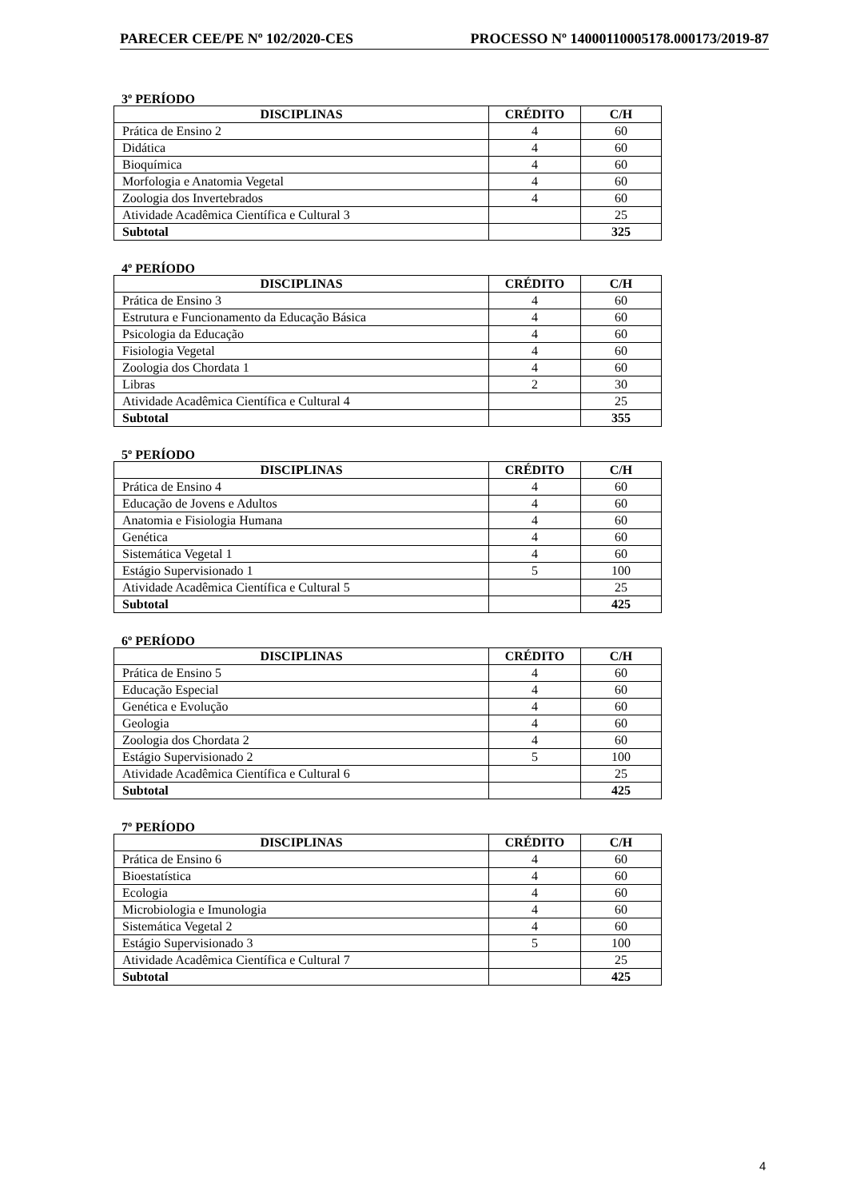PARECER CEE/PE Nº 102/2020-CES PROCESSO Nº 14000110005178.000173/2019-87
3º PERÍODO
| DISCIPLINAS | CRÉDITO | C/H |
| --- | --- | --- |
| Prática de Ensino 2 | 4 | 60 |
| Didática | 4 | 60 |
| Bioquímica | 4 | 60 |
| Morfologia e Anatomia Vegetal | 4 | 60 |
| Zoologia dos Invertebrados | 4 | 60 |
| Atividade Acadêmica Científica e Cultural 3 | | 25 |
| Subtotal | | 325 |
4º PERÍODO
| DISCIPLINAS | CRÉDITO | C/H |
| --- | --- | --- |
| Prática de Ensino 3 | 4 | 60 |
| Estrutura e Funcionamento da Educação Básica | 4 | 60 |
| Psicologia da Educação | 4 | 60 |
| Fisiologia Vegetal | 4 | 60 |
| Zoologia dos Chordata 1 | 4 | 60 |
| Libras | 2 | 30 |
| Atividade Acadêmica Científica e Cultural 4 | | 25 |
| Subtotal | | 355 |
5º PERÍODO
| DISCIPLINAS | CRÉDITO | C/H |
| --- | --- | --- |
| Prática de Ensino 4 | 4 | 60 |
| Educação de Jovens e Adultos | 4 | 60 |
| Anatomia e Fisiologia Humana | 4 | 60 |
| Genética | 4 | 60 |
| Sistemática Vegetal 1 | 4 | 60 |
| Estágio Supervisionado 1 | 5 | 100 |
| Atividade Acadêmica Científica e Cultural 5 | | 25 |
| Subtotal | | 425 |
6º PERÍODO
| DISCIPLINAS | CRÉDITO | C/H |
| --- | --- | --- |
| Prática de Ensino 5 | 4 | 60 |
| Educação Especial | 4 | 60 |
| Genética e Evolução | 4 | 60 |
| Geologia | 4 | 60 |
| Zoologia dos Chordata 2 | 4 | 60 |
| Estágio Supervisionado 2 | 5 | 100 |
| Atividade Acadêmica Científica e Cultural 6 | | 25 |
| Subtotal | | 425 |
7º PERÍODO
| DISCIPLINAS | CRÉDITO | C/H |
| --- | --- | --- |
| Prática de Ensino 6 | 4 | 60 |
| Bioestatística | 4 | 60 |
| Ecologia | 4 | 60 |
| Microbiologia e Imunologia | 4 | 60 |
| Sistemática Vegetal 2 | 4 | 60 |
| Estágio Supervisionado 3 | 5 | 100 |
| Atividade Acadêmica Científica e Cultural 7 | | 25 |
| Subtotal | | 425 |
4